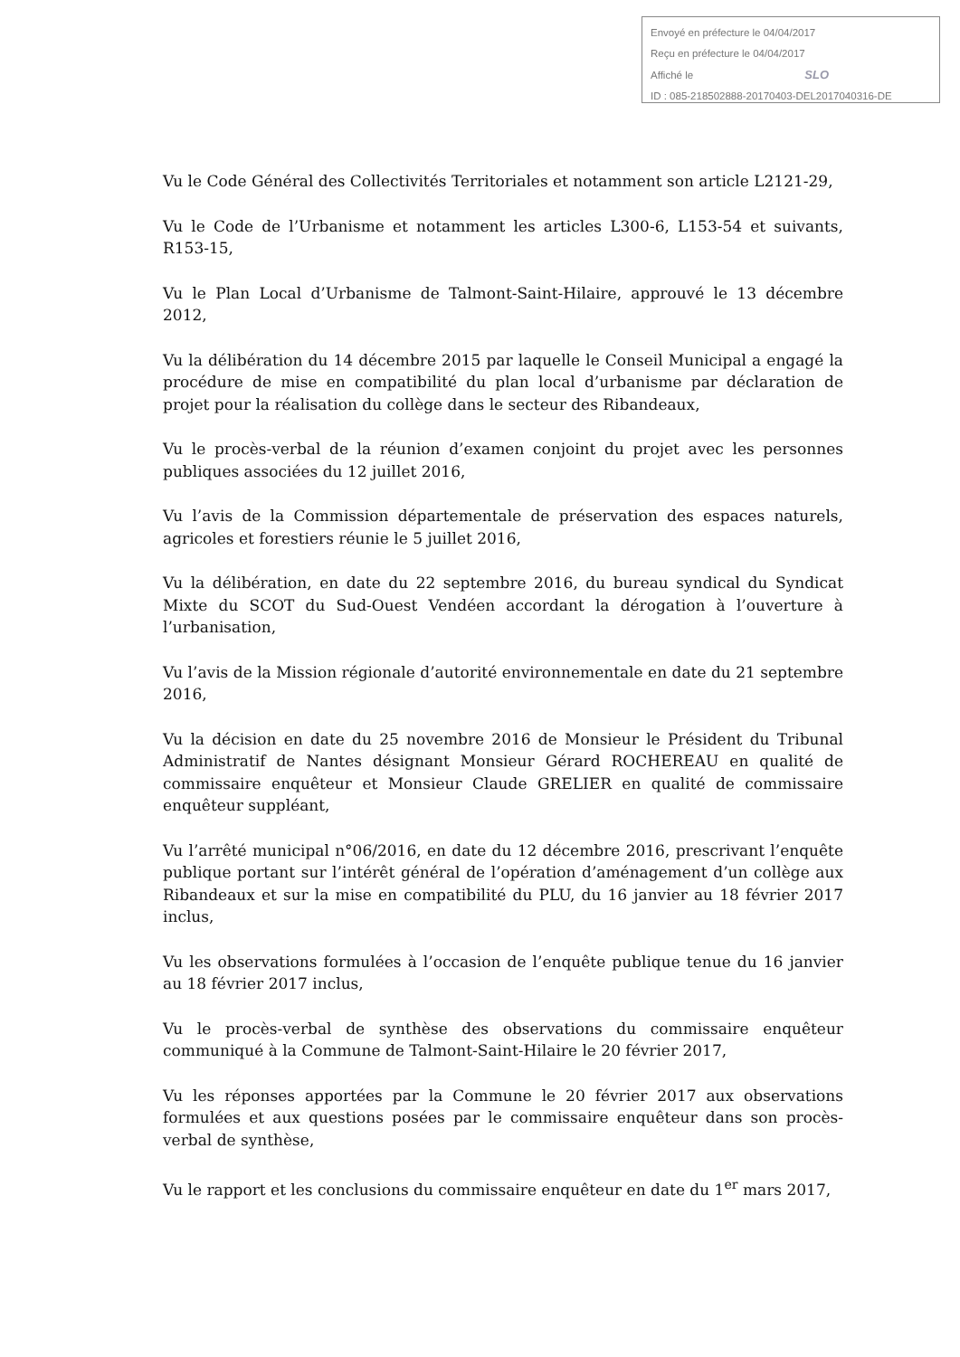Envoyé en préfecture le 04/04/2017
Reçu en préfecture le 04/04/2017
Affiché le SLO
ID : 085-218502888-20170403-DEL2017040316-DE
Vu le Code Général des Collectivités Territoriales et notamment son article L2121-29,
Vu le Code de l’Urbanisme et notamment les articles L300-6, L153-54 et suivants, R153-15,
Vu le Plan Local d’Urbanisme de Talmont-Saint-Hilaire, approuvé le 13 décembre 2012,
Vu la délibération du 14 décembre 2015 par laquelle le Conseil Municipal a engagé la procédure de mise en compatibilité du plan local d’urbanisme par déclaration de projet pour la réalisation du collège dans le secteur des Ribandeaux,
Vu le procès-verbal de la réunion d’examen conjoint du projet avec les personnes publiques associées du 12 juillet 2016,
Vu l’avis de la Commission départementale de préservation des espaces naturels, agricoles et forestiers réunie le 5 juillet 2016,
Vu la délibération, en date du 22 septembre 2016, du bureau syndical du Syndicat Mixte du SCOT du Sud-Ouest Vendéen accordant la dérogation à l’ouverture à l’urbanisation,
Vu l’avis de la Mission régionale d’autorité environnementale en date du 21 septembre 2016,
Vu la décision en date du 25 novembre 2016 de Monsieur le Président du Tribunal Administratif de Nantes désignant Monsieur Gérard ROCHEREAU en qualité de commissaire enquêteur et Monsieur Claude GRELIER en qualité de commissaire enquêteur suppléant,
Vu l’arrêté municipal n°06/2016, en date du 12 décembre 2016, prescrivant l’enquête publique portant sur l’intérêt général de l’opération d’aménagement d’un collège aux Ribandeaux et sur la mise en compatibilité du PLU, du 16 janvier au 18 février 2017 inclus,
Vu les observations formulées à l’occasion de l’enquête publique tenue du 16 janvier au 18 février 2017 inclus,
Vu le procès-verbal de synthèse des observations du commissaire enquêteur communiqué à la Commune de Talmont-Saint-Hilaire le 20 février 2017,
Vu les réponses apportées par la Commune le 20 février 2017 aux observations formulées et aux questions posées par le commissaire enquêteur dans son procès-verbal de synthèse,
Vu le rapport et les conclusions du commissaire enquêteur en date du 1<sup>er</sup> mars 2017,